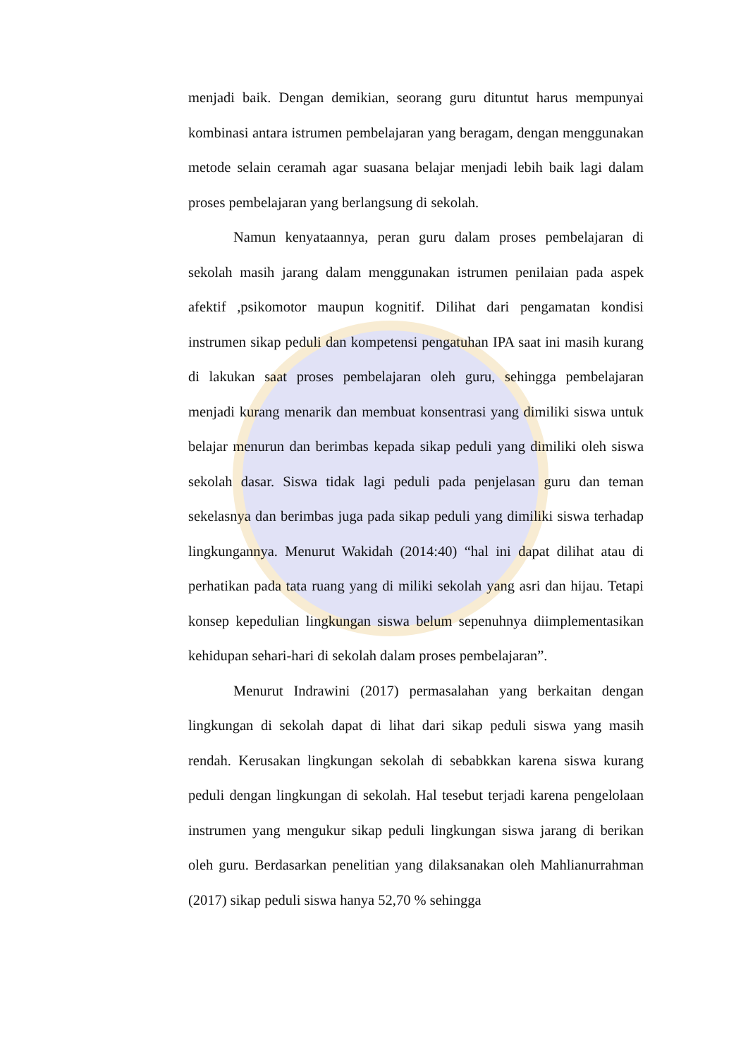menjadi baik. Dengan demikian, seorang guru dituntut harus mempunyai kombinasi antara istrumen pembelajaran yang beragam, dengan menggunakan metode selain ceramah agar suasana belajar menjadi lebih baik lagi dalam proses pembelajaran yang berlangsung di sekolah.
Namun kenyataannya, peran guru dalam proses pembelajaran di sekolah masih jarang dalam menggunakan istrumen penilaian pada aspek afektif ,psikomotor maupun kognitif. Dilihat dari pengamatan kondisi instrumen sikap peduli dan kompetensi pengatuhan IPA saat ini masih kurang di lakukan saat proses pembelajaran oleh guru, sehingga pembelajaran menjadi kurang menarik dan membuat konsentrasi yang dimiliki siswa untuk belajar menurun dan berimbas kepada sikap peduli yang dimiliki oleh siswa sekolah dasar. Siswa tidak lagi peduli pada penjelasan guru dan teman sekelasnya dan berimbas juga pada sikap peduli yang dimiliki siswa terhadap lingkungannya. Menurut Wakidah (2014:40) “hal ini dapat dilihat atau di perhatikan pada tata ruang yang di miliki sekolah yang asri dan hijau. Tetapi konsep kepedulian lingkungan siswa belum sepenuhnya diimplementasikan kehidupan sehari-hari di sekolah dalam proses pembelajaran”.
Menurut Indrawini (2017) permasalahan yang berkaitan dengan lingkungan di sekolah dapat di lihat dari sikap peduli siswa yang masih rendah. Kerusakan lingkungan sekolah di sebabkkan karena siswa kurang peduli dengan lingkungan di sekolah. Hal tesebut terjadi karena pengelolaan instrumen yang mengukur sikap peduli lingkungan siswa jarang di berikan oleh guru. Berdasarkan penelitian yang dilaksanakan oleh Mahlianurrahman (2017) sikap peduli siswa hanya 52,70 % sehingga